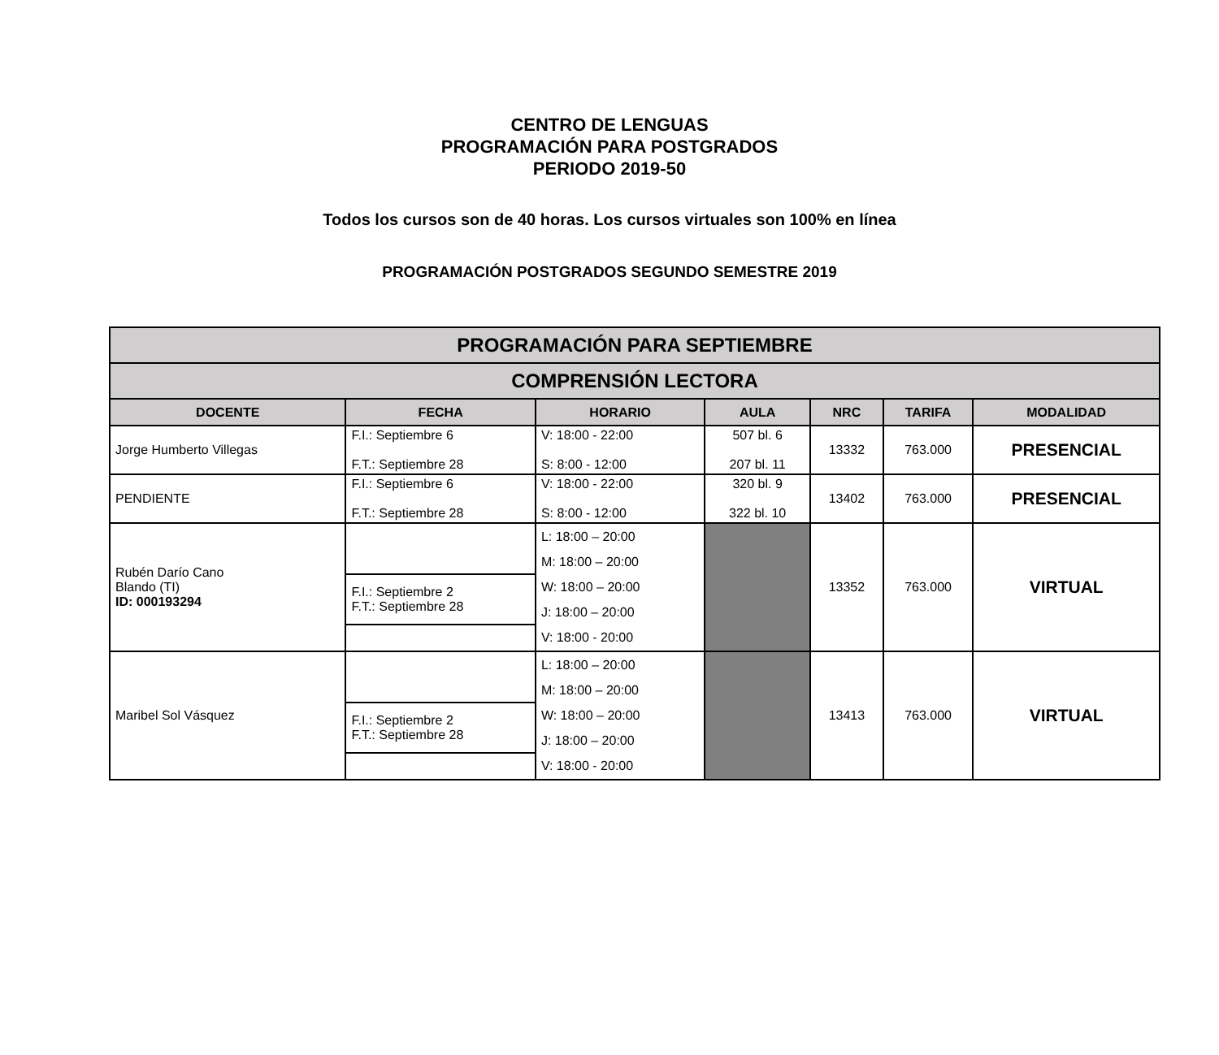CENTRO DE LENGUAS
PROGRAMACIÓN PARA POSTGRADOS
PERIODO 2019-50
Todos los cursos son de 40 horas. Los cursos virtuales son 100% en línea
PROGRAMACIÓN POSTGRADOS SEGUNDO SEMESTRE 2019
| PROGRAMACIÓN PARA SEPTIEMBRE | | | | | | |
| COMPRENSIÓN LECTORA | | | | | | |
| DOCENTE | FECHA | HORARIO | AULA | NRC | TARIFA | MODALIDAD |
| Jorge Humberto Villegas | F.I.: Septiembre 6 F.T.: Septiembre 28 | V: 18:00 - 22:00 S: 8:00 - 12:00 | 507 bl. 6 207 bl. 11 | 13332 | 763.000 | PRESENCIAL |
| PENDIENTE | F.I.: Septiembre 6 F.T.: Septiembre 28 | V: 18:00 - 22:00 S: 8:00 - 12:00 | 320 bl. 9 322 bl. 10 | 13402 | 763.000 | PRESENCIAL |
| Rubén Darío Cano Blando (TI) ID: 000193294 | | L: 18:00 – 20:00 | | 13352 | 763.000 | VIRTUAL |
| | | M: 18:00 – 20:00 | | | | |
| | F.I.: Septiembre 2 F.T.: Septiembre 28 | W: 18:00 – 20:00 | | | | |
| | | J: 18:00 – 20:00 | | | | |
| | | V: 18:00 - 20:00 | | | | |
| Maribel Sol Vásquez | | L: 18:00 – 20:00 | | 13413 | 763.000 | VIRTUAL |
| | | M: 18:00 – 20:00 | | | | |
| | F.I.: Septiembre 2 F.T.: Septiembre 28 | W: 18:00 – 20:00 | | | | |
| | | J: 18:00 – 20:00 | | | | |
| | | V: 18:00 - 20:00 | | | | |